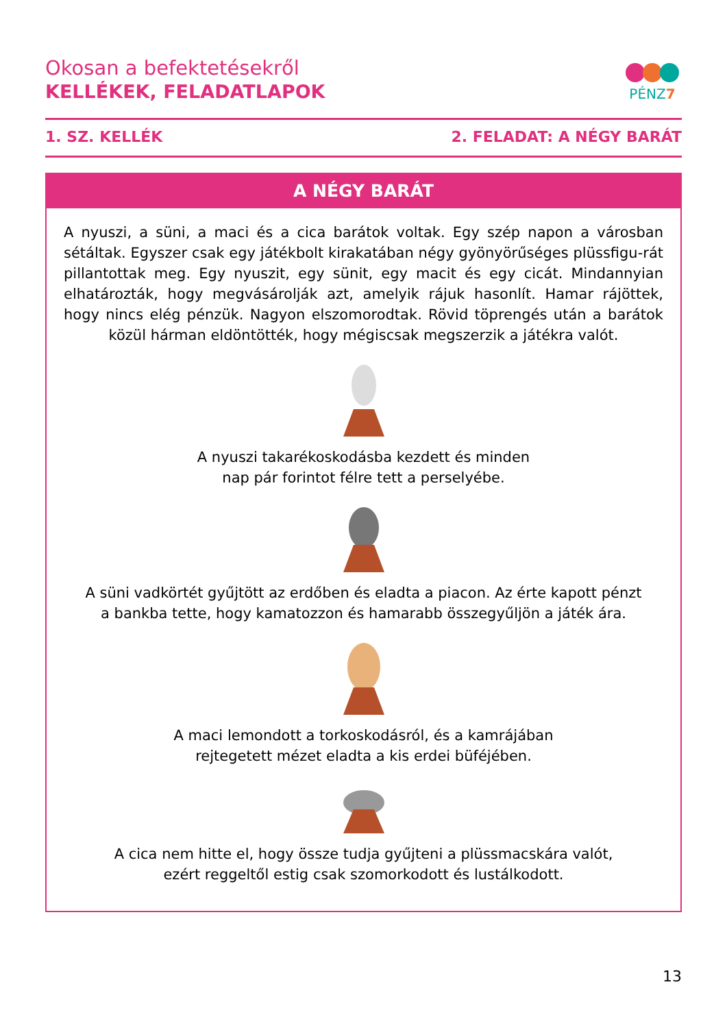Okosan a befektetésekről
KELLÉKEK, FELADATLAPOK
PÉNZ7
1. SZ. KELLÉK 2. FELADAT: A NÉGY BARÁT
A NÉGY BARÁT
A nyuszi, a süni, a maci és a cica barátok voltak. Egy szép napon a városban sétáltak. Egyszer csak egy játékbolt kirakatában négy gyönyörűséges plüssfigu-rát pillantottak meg. Egy nyuszit, egy sünit, egy macit és egy cicát. Mindannyian elhatározták, hogy megvásárolják azt, amelyik rájuk hasonlít. Hamar rájöttek, hogy nincs elég pénzük. Nagyon elszomorodtak. Rövid töprengés után a barátok közül hárman eldöntötték, hogy mégiscsak megszerzik a játékra valót.
A nyuszi takarékoskodásba kezdett és minden
nap pár forintot félre tett a perselyébe.
A süni vadkörtét gyűjtött az erdőben és eladta a piacon. Az érte kapott pénzt
a bankba tette, hogy kamatozzon és hamarabb összegyűljön a játék ára.
A maci lemondott a torkoskodásról, és a kamrájában
rejtegetett mézet eladta a kis erdei büféjében.
A cica nem hitte el, hogy össze tudja gyűjteni a plüssmacskára valót,
ezért reggeltől estig csak szomorkodott és lustálkodott.
13